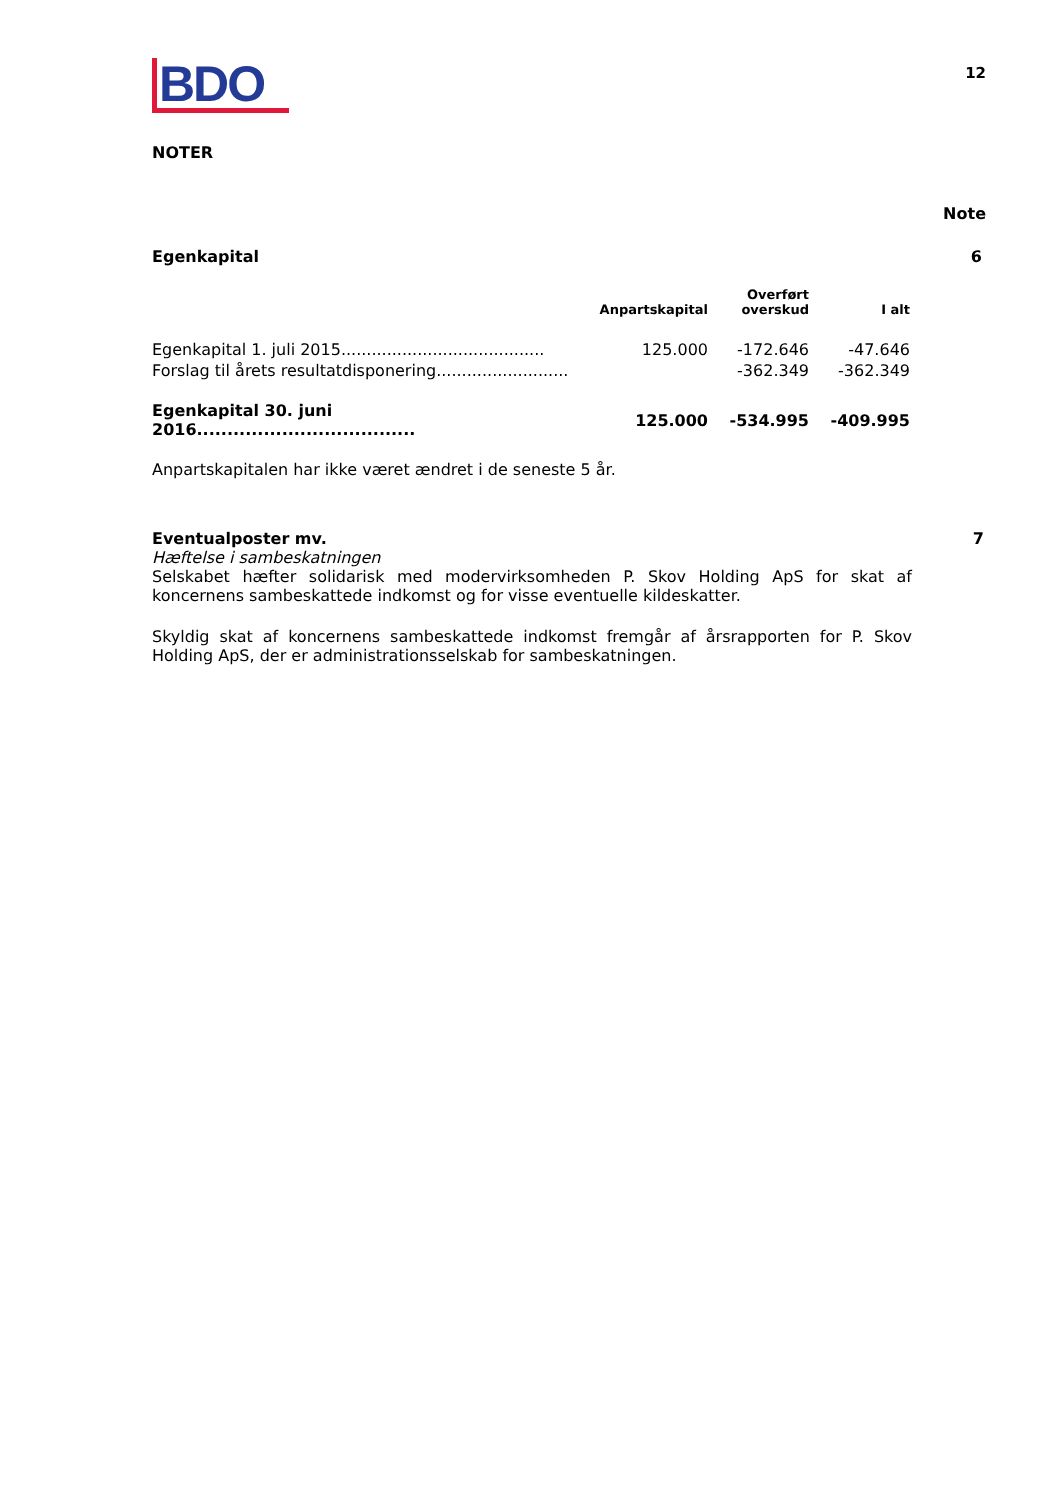BDO
12
NOTER
Note
Egenkapital 6
| | Anpartskapital | Overført overskud | I alt |
| --- | --- | --- | --- |
| Egenkapital 1. juli 2015........................................ | 125.000 | -172.646 | -47.646 |
| Forslag til årets resultatdisponering.......................... | | -362.349 | -362.349 |
| Egenkapital 30. juni 2016.................................... | 125.000 | -534.995 | -409.995 |
Anpartskapitalen har ikke været ændret i de seneste 5 år.
Eventualposter mv. 7
Hæftelse i sambeskatningen
Selskabet hæfter solidarisk med modervirksomheden P. Skov Holding ApS for skat af koncernens sambeskattede indkomst og for visse eventuelle kildeskatter.
Skyldig skat af koncernens sambeskattede indkomst fremgår af årsrapporten for P. Skov Holding ApS, der er administrationsselskab for sambeskatningen.